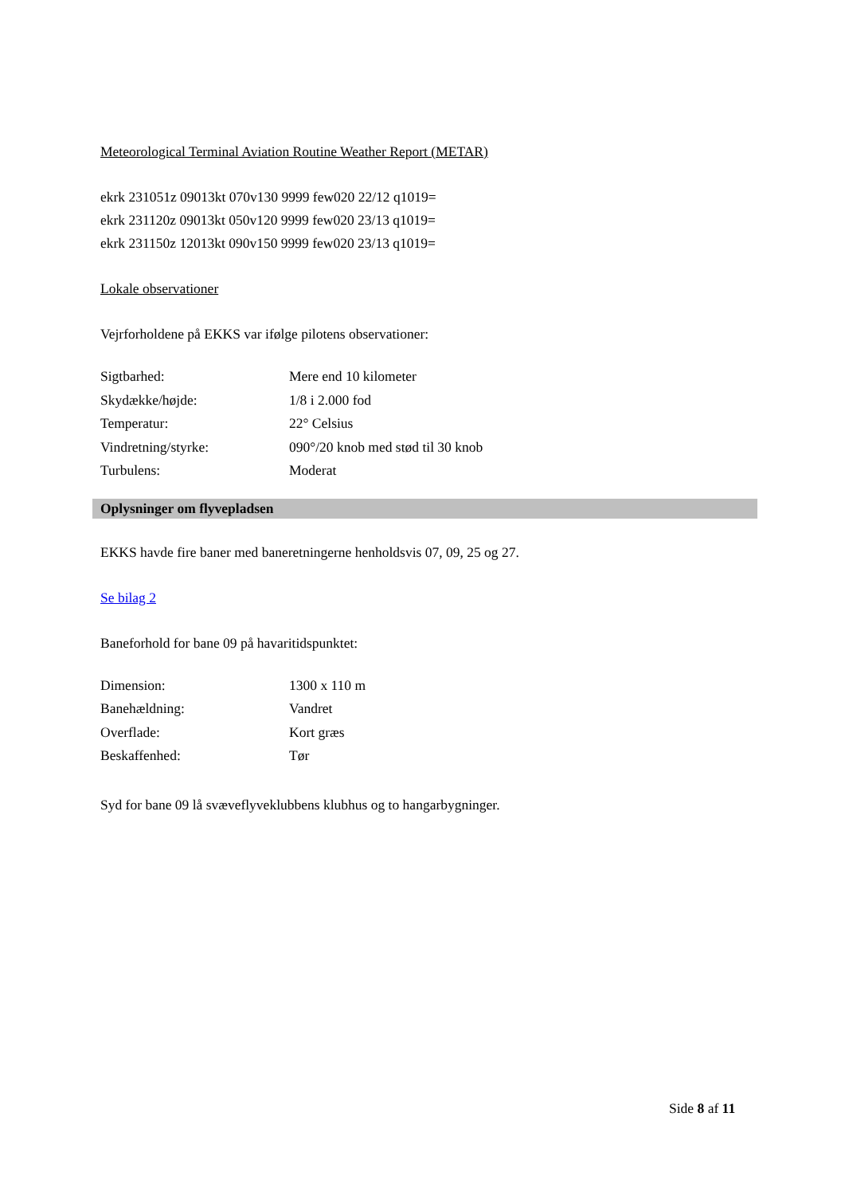Meteorological Terminal Aviation Routine Weather Report (METAR)
ekrk 231051z 09013kt 070v130 9999 few020 22/12 q1019=
ekrk 231120z 09013kt 050v120 9999 few020 23/13 q1019=
ekrk 231150z 12013kt 090v150 9999 few020 23/13 q1019=
Lokale observationer
Vejrforholdene på EKKS var ifølge pilotens observationer:
| Sigtbarhed: | Mere end 10 kilometer |
| Skydække/højde: | 1/8 i 2.000 fod |
| Temperatur: | 22° Celsius |
| Vindretning/styrke: | 090°/20 knob med stød til 30 knob |
| Turbulens: | Moderat |
Oplysninger om flyvepladsen
EKKS havde fire baner med baneretningerne henholdsvis 07, 09, 25 og 27.
Se bilag 2
Baneforhold for bane 09 på havaritidspunktet:
| Dimension: | 1300 x 110 m |
| Banehældning: | Vandret |
| Overflade: | Kort græs |
| Beskaffenhed: | Tør |
Syd for bane 09 lå svæveflyveklubbens klubhus og to hangarbygninger.
Side 8 af 11